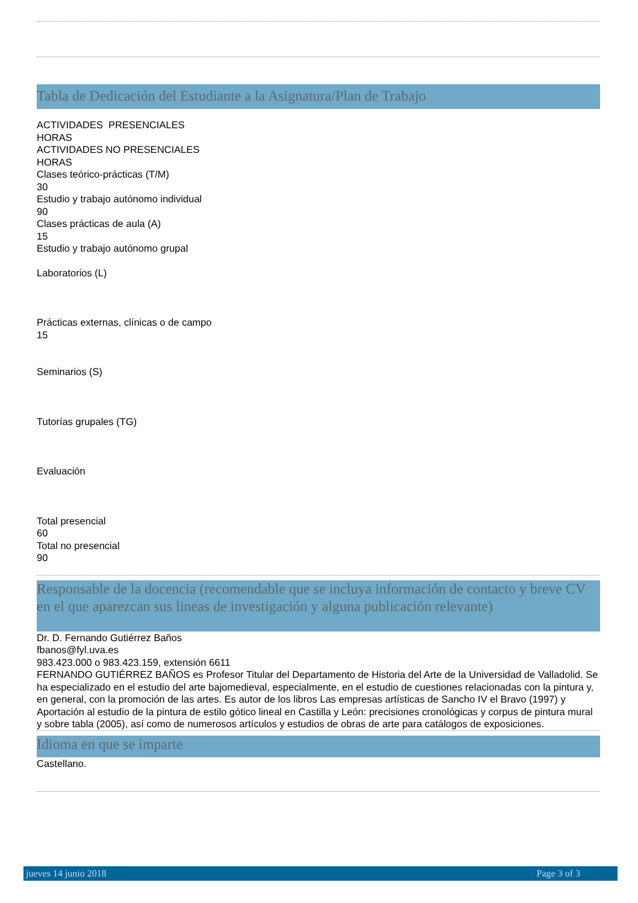Tabla de Dedicación del Estudiante a la Asignatura/Plan de Trabajo
ACTIVIDADES PRESENCIALES
HORAS
ACTIVIDADES NO PRESENCIALES
HORAS
Clases teórico-prácticas (T/M)
30
Estudio y trabajo autónomo individual
90
Clases prácticas de aula (A)
15
Estudio y trabajo autónomo grupal
Laboratorios (L)
Prácticas externas, clínicas o de campo
15
Seminarios (S)
Tutorías grupales (TG)
Evaluación
Total presencial
60
Total no presencial
90
Responsable de la docencia (recomendable que se incluya información de contacto y breve CV en el que aparezcan sus lineas de investigación y alguna publicación relevante)
Dr. D. Fernando Gutiérrez Baños
fbanos@fyl.uva.es
983.423.000 o 983.423.159, extensión 6611
FERNANDO GUTIÉRREZ BAÑOS es Profesor Titular del Departamento de Historia del Arte de la Universidad de Valladolid. Se ha especializado en el estudio del arte bajomedieval, especialmente, en el estudio de cuestiones relacionadas con la pintura y, en general, con la promoción de las artes. Es autor de los libros Las empresas artísticas de Sancho IV el Bravo (1997) y Aportación al estudio de la pintura de estilo gótico lineal en Castilla y León: precisiones cronológicas y corpus de pintura mural y sobre tabla (2005), así como de numerosos artículos y estudios de obras de arte para catálogos de exposiciones.
Idioma en que se imparte
Castellano.
jueves 14 junio 2018 Page 3 of 3